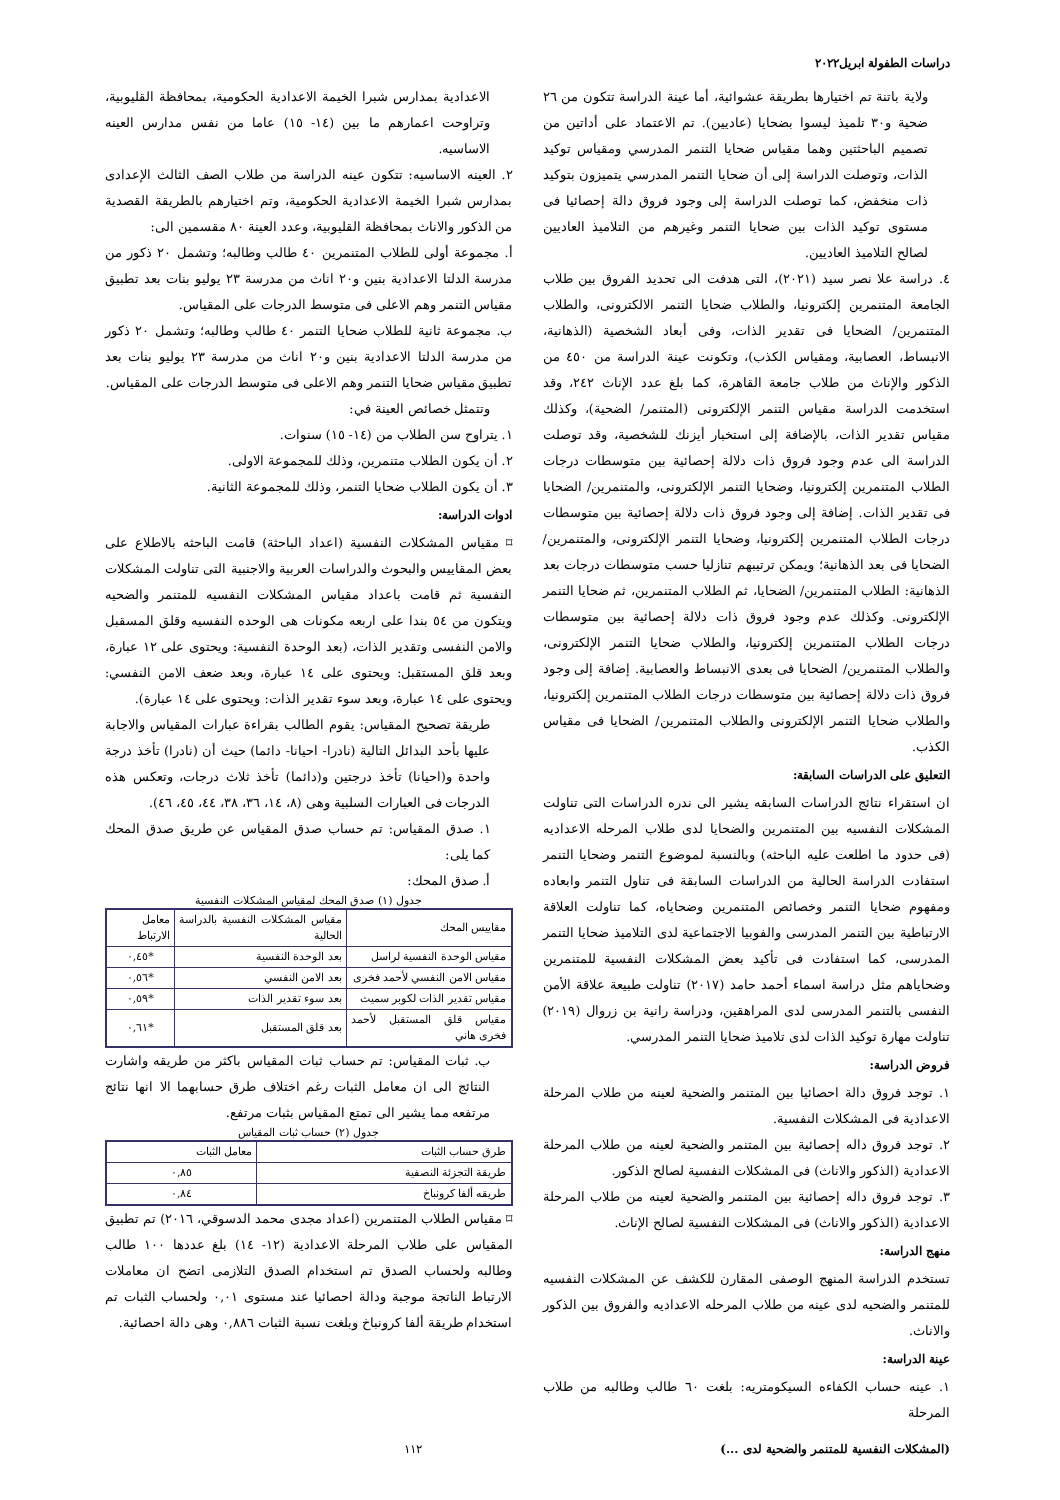دراسات الطفولة ابريل٢٠٢٢
ولاية باتنة تم اختيارها بطريقة عشوائية، أما عينة الدراسة تتكون من ٢٦ ضحية و٣٠ تلميذ ليسوا بضحايا (عاديين). تم الاعتماد على أداتين من تصميم الباحثتين وهما مقياس ضحايا التنمر المدرسي ومقياس توكيد الذات، وتوصلت الدراسة إلى أن ضحايا التنمر المدرسي يتميزون بتوكيد ذات منخفض، كما توصلت الدراسة إلى وجود فروق دالة إحصائيا فى مستوى توكيد الذات بين ضحايا التنمر وغيرهم من التلاميذ العاديين لصالح التلاميذ العاديين.
٤. دراسة علا نصر سيد (٢٠٢١)، التى هدفت الى تحديد الفروق بين طلاب الجامعة المتنمرين إلكترونيا، والطلاب ضحايا التنمر الالكترونى، والطلاب المتنمرين/ الضحايا فى تقدير الذات، وفى أبعاد الشخصية (الذهانية، الانبساط، العصابية، ومقياس الكذب)، وتكونت عينة الدراسة من ٤٥٠ من الذكور والإناث من طلاب جامعة القاهرة، كما بلغ عدد الإناث ٢٤٢، وقد استخدمت الدراسة مقياس التنمر الإلكترونى (المتنمر/ الضحية)، وكذلك مقياس تقدير الذات، بالإضافة إلى استخبار أيزنك للشخصية، وقد توصلت الدراسة الى عدم وجود فروق ذات دلالة إحصائية بين متوسطات درجات الطلاب المتنمرين إلكترونيا، وضحايا التنمر الإلكترونى، والمتنمرين/ الضحايا فى تقدير الذات. إضافة إلى وجود فروق ذات دلالة إحصائية بين متوسطات درجات الطلاب المتنمرين إلكترونيا، وضحايا التنمر الإلكترونى، والمتنمرين/ الضحايا فى بعد الذهانية؛ ويمكن ترتيبهم تنازليا حسب متوسطات درجات بعد الذهانية: الطلاب المتنمرين/ الضحايا، ثم الطلاب المتنمرين، ثم ضحايا التنمر الإلكترونى. وكذلك عدم وجود فروق ذات دلالة إحصائية بين متوسطات درجات الطلاب المتنمرين إلكترونيا، والطلاب ضحايا التنمر الإلكترونى، والطلاب المتنمرين/ الضحايا فى بعدى الانبساط والعصابية. إضافة إلى وجود فروق ذات دلالة إحصائية بين متوسطات درجات الطلاب المتنمرين إلكترونيا، والطلاب ضحايا التنمر الإلكترونى والطلاب المتنمرين/ الضحايا فى مقياس الكذب.
التعليق على الدراسات السابقة:
ان استقراء نتائج الدراسات السابقه يشير الى ندره الدراسات التى تناولت المشكلات النفسيه بين المتنمرين والضحايا لدى طلاب المرحله الاعداديه (فى حدود ما اطلعت عليه الباحثه) وبالنسبة لموضوع التنمر وضحايا التنمر استفادت الدراسة الحالية من الدراسات السابقة فى تناول التنمر وابعاده ومفهوم ضحايا التنمر وخصائص المتنمرين وضحاياه، كما تناولت العلاقة الارتباطية بين التنمر المدرسى والفوبيا الاجتماعية لدى التلاميذ ضحايا التنمر المدرسى، كما استفادت فى تأكيد بعض المشكلات النفسية للمتنمرين وضحاياهم مثل دراسة اسماء أحمد حامد (٢٠١٧) تناولت طبيعة علاقة الأمن النفسى بالتنمر المدرسى لدى المراهقين، ودراسة رانية بن زروال (٢٠١٩) تناولت مهارة توكيد الذات لدى تلاميذ ضحايا التنمر المدرسي.
فروض الدراسة:
١. توجد فروق دالة احصائيا بين المتنمر والضحية لعينه من طلاب المرحلة الاعدادية فى المشكلات النفسية.
٢. توجد فروق داله إحصائية بين المتنمر والضحية لعينه من طلاب المرحلة الاعدادية (الذكور والاناث) فى المشكلات النفسية لصالح الذكور.
٣. توجد فروق داله إحصائية بين المتنمر والضحية لعينه من طلاب المرحلة الاعدادية (الذكور والاناث) فى المشكلات النفسية لصالح الإناث.
منهج الدراسة:
تستخدم الدراسة المنهج الوصفى المقارن للكشف عن المشكلات النفسيه للمتنمر والضحيه لدى عينه من طلاب المرحله الاعداديه والفروق بين الذكور والاناث.
عينة الدراسة:
١. عينه حساب الكفاءه السيكومتريه: بلغت ٦٠ طالب وطالبه من طلاب المرحلة
الاعدادية بمدارس شبرا الخيمة الاعدادية الحكومية، بمحافظة القليوبية، وتراوحت اعمارهم ما بين (١٤- ١٥) عاما من نفس مدارس العينه الاساسيه.
٢. العينه الاساسيه: تتكون عينه الدراسة من طلاب الصف الثالث الإعدادى بمدارس شبرا الخيمة الاعدادية الحكومية، وتم اختيارهم بالطريقة القصدية من الذكور والاناث بمحافظة القليوبية، وعدد العينة ٨٠ مقسمين الى:
أ. مجموعة أولى للطلاب المتنمرين ٤٠ طالب وطالبه؛ وتشمل ٢٠ ذكور من مدرسة الدلتا الاعدادية بنين و٢٠ اناث من مدرسة ٢٣ يوليو بنات بعد تطبيق مقياس التنمر وهم الاعلى فى متوسط الدرجات على المقياس.
ب. مجموعة ثانية للطلاب ضحايا التنمر ٤٠ طالب وطالبه؛ وتشمل ٢٠ ذكور من مدرسة الدلتا الاعدادية بنين و٢٠ اناث من مدرسة ٢٣ يوليو بنات بعد تطبيق مقياس ضحايا التنمر وهم الاعلى فى متوسط الدرجات على المقياس.
وتتمثل خصائص العينة في:
١. يتراوح سن الطلاب من (١٤- ١٥) سنوات.
٢. أن يكون الطلاب متنمرين، وذلك للمجموعة الاولى.
٣. أن يكون الطلاب ضحايا التنمر، وذلك للمجموعة الثانية.
ادوات الدراسة:
⌑ مقياس المشكلات النفسية (اعداد الباحثة) قامت الباحثه بالاطلاع على بعض المقاييس والبحوث والدراسات العربية والاجنبية التى تناولت المشكلات النفسية ثم قامت باعداد مقياس المشكلات النفسيه للمتنمر والضحيه ويتكون من ٥٤ بندا على اربعه مكونات هى الوحده النفسيه وقلق المسقبل والامن النفسى وتقدير الذات، (بعد الوحدة النفسية: ويحتوى على ١٢ عبارة، وبعد قلق المستقبل: ويحتوى على ١٤ عبارة، وبعد ضعف الامن النفسي: ويحتوى على ١٤ عبارة، وبعد سوء تقدير الذات: ويحتوى على ١٤ عبارة).
طريقة تصحيح المقياس: يقوم الطالب بقراءة عبارات المقياس والاجابة عليها بأحد البدائل التالية (نادرا- احيانا- دائما) حيث أن (نادرا) تأخذ درجة واحدة و(احيانا) تأخذ درجتين و(دائما) تأخذ ثلاث درجات، وتعكس هذه الدرجات فى العبارات السلبية وهى (٨، ١٤، ٣٦، ٣٨، ٤٤، ٤٥، ٤٦).
١. صدق المقياس: تم حساب صدق المقياس عن طريق صدق المحك كما يلى:
أ. صدق المحك:
جدول (١) صدق المحك لمقياس المشكلات النفسية
| مقاييس المحك | مقياس المشكلات النفسية بالدراسة الحالية | معامل الارتباط |
| --- | --- | --- |
| مقياس الوحدة النفسية لراسل | بعد الوحدة النفسية | *٠,٤٥ |
| مقياس الامن النفسي لأحمد فخرى | بعد الامن النفسي | *٠,٥٦ |
| مقياس تقدير الذات لكوبر سميث | بعد سوء تقدير الذات | *٠,٥٩ |
| مقياس قلق المستقبل لأحمد فخرى هاني | بعد قلق المستقبل | *٠,٦١ |
ب. ثبات المقياس: تم حساب ثبات المقياس باكثر من طريقه واشارت النتائج الى ان معامل الثبات رغم اختلاف طرق حسابهما الا انها نتائج مرتفعه مما يشير الى تمتع المقياس بثبات مرتفع.
جدول (٢) حساب ثبات المقياس
| طرق حساب الثبات | معامل الثبات |
| --- | --- |
| طريقة التجزئة النصفية | ٠,٨٥ |
| طريقه ألفا كرونباخ | ٠,٨٤ |
⌑ مقياس الطلاب المتنمرين (اعداد مجدى محمد الدسوقي، ٢٠١٦) تم تطبيق المقياس على طلاب المرحلة الاعدادية (١٢- ١٤) بلغ عددها ١٠٠ طالب وطالبه ولحساب الصدق تم استخدام الصدق التلازمى اتضح ان معاملات الارتباط الناتجة موجبة ودالة احصائيا عند مستوى ٠,٠١ ولحساب الثبات تم استخدام طريقة ألفا كرونباخ وبلغت نسبة الثبات ٠,٨٨٦ وهى دالة احصائية.
(المشكلات النفسية للمتنمر والضحية لدى ...) ١١٢